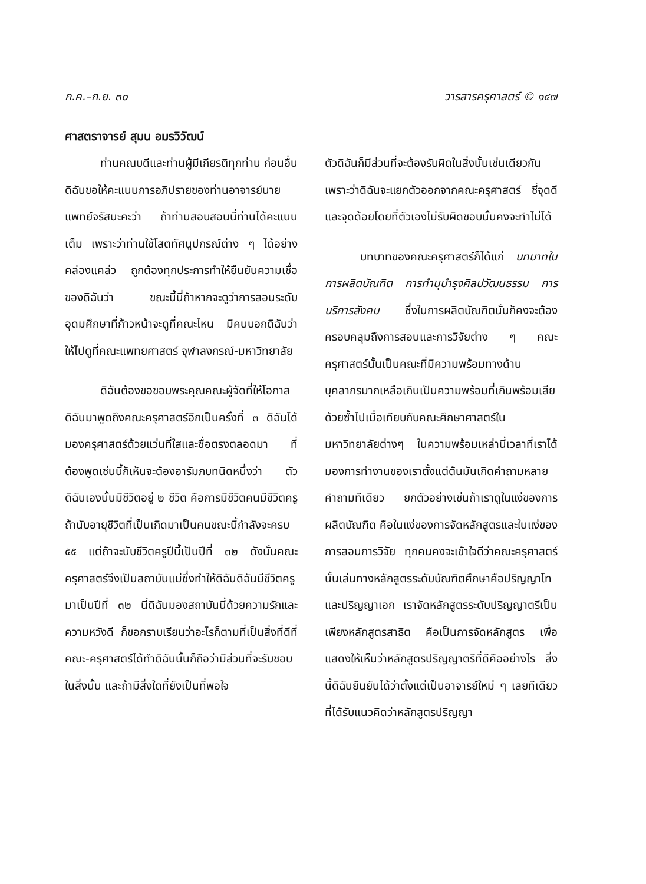ก.ค.–ก.ย. ๓๐ วารสารครุศาสตร์ © ๑๔๗
ศาสตราจารย์ สุมน อมรวิวัฒน์
ท่านคณบดีและท่านผู้มีเกียรติทุกท่าน ก่อนอื่นดิฉันขอให้คะแนนการอภิปรายของท่านอาจารย์นายแพทย์จรัสนะคะว่า ถ้าท่านสอบสอนนี่ท่านได้คะแนนเต็ม เพราะว่าท่านใช้โสตทัศนูปกรณ์ต่าง ๆ ได้อย่างคล่องแคล่ว ถูกต้องทุกประการทำให้ยืนยันความเชื่อของดิฉันว่า ขณะนี้นี่ถ้าหากจะดูว่าการสอนระดับอุดมศึกษาที่ก้าวหน้าจะดูที่คณะไหน มีคนบอกดิฉันว่าให้ไปดูที่คณะแพทยศาสตร์ จุฬาลงกรณ์-มหาวิทยาลัย
ดิฉันต้องขอขอบพระคุณคณะผู้จัดที่ให้โอกาสดิฉันมาพูดถึงคณะครุศาสตร์อีกเป็นครั้งที่ ๓ ดิฉันได้มองครุศาสตร์ด้วยแว่นที่ใสและซื่อตรงตลอดมา ที่ต้องพูดเช่นนี้ก็เห็นจะต้องอารัมภบทนิดหนึ่งว่า ตัวดิฉันเองนั้นมีชีวิตอยู่ ๒ ชีวิต คือการมีชีวิตคนมีชีวิตครู ถ้านับอายุชีวิตที่เป็นเกิดมาเป็นคนขณะนี้กำลังจะครบ ๕๕ แต่ถ้าจะนับชีวิตครูปีนี้เป็นปีที่ ๓๒ ดังนั้นคณะครุศาสตร์จึงเป็นสถาบันแม่ซึ่งทำให้ดิฉันดิฉันมีชีวิตครูมาเป็นปีที่ ๓๒ นี้ดิฉันมองสถาบันนี้ด้วยความรักและความหวังดี ก็ขอกราบเรียนว่าอะไรก็ตามที่เป็นสิ่งที่ดีที่คณะ-ครุศาสตร์ได้ทำดิฉันนั้นก็ถือว่ามีส่วนที่จะรับชอบในสิ่งนั้น และถ้ามีสิ่งใดที่ยังเป็นที่พอใจ
ตัวดิฉันก็มีส่วนที่จะต้องรับผิดในสิ่งนั้นเช่นเดียวกัน เพราะว่าดิฉันจะแยกตัวออกจากคณะครุศาสตร์ ชี้จุดดีและจุดด้อยโดยที่ตัวเองไม่รับผิดชอบนั้นคงจะทำไม่ได้
บทบาทของคณะครุศาสตร์ก็ได้แก่ บทบาทในการผลิตบัณฑิต การทำนุบำรุงศิลปวัฒนธรรม การบริการสังคม ซึ่งในการผลิตบัณฑิตนั้นก็คงจะต้องครอบคลุมถึงการสอนและการวิจัยต่าง ๆ คณะครุศาสตร์นั้นเป็นคณะที่มีความพร้อมทางด้านบุคลากรมากเหลือเกินเป็นความพร้อมที่เกินพร้อมเสียด้วยซ้ำไปเมื่อเทียบกับคณะศึกษาศาสตร์ในมหาวิทยาลัยต่างๆ ในความพร้อมเหล่านี้เวลาที่เราได้มองการทำงานของเราตั้งแต่ต้นมันเกิดคำถามหลายคำถามทีเดียว ยกตัวอย่างเช่นถ้าเราดูในแง่ของการผลิตบัณฑิต คือในแง่ของการจัดหลักสูตรและในแง่ของการสอนการวิจัย ทุกคนคงจะเข้าใจดีว่าคณะครุศาสตร์นั้นเล่นทางหลักสูตรระดับบัณฑิตศึกษาคือปริญญาโทและปริญญาเอก เราจัดหลักสูตรระดับปริญญาตรีเป็นเพียงหลักสูตรสาธิต คือเป็นการจัดหลักสูตร เพื่อแสดงให้เห็นว่าหลักสูตรปริญญาตรีที่ดีคืออย่างไร สิ่งนี้ดิฉันยืนยันได้ว่าตั้งแต่เป็นอาจารย์ใหม่ ๆ เลยทีเดียวที่ได้รับแนวคิดว่าหลักสูตรปริญญา